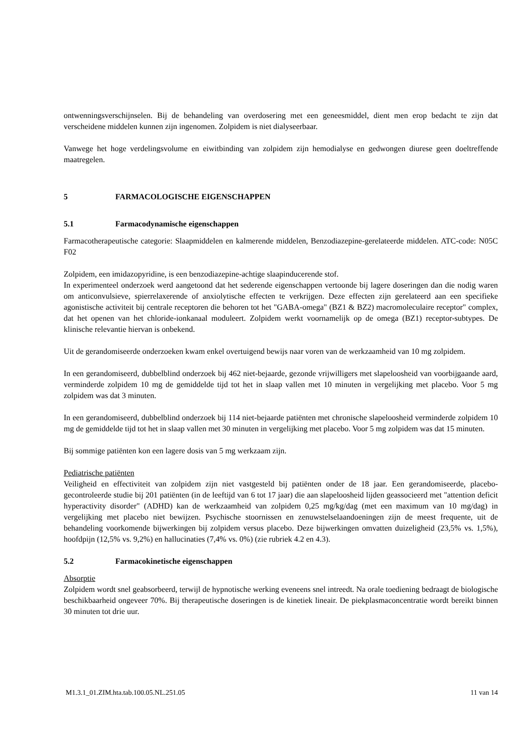ontwenningsverschijnselen. Bij de behandeling van overdosering met een geneesmiddel, dient men erop bedacht te zijn dat verscheidene middelen kunnen zijn ingenomen. Zolpidem is niet dialyseerbaar.
Vanwege het hoge verdelingsvolume en eiwitbinding van zolpidem zijn hemodialyse en gedwongen diurese geen doeltreffende maatregelen.
5 FARMACOLOGISCHE EIGENSCHAPPEN
5.1 Farmacodynamische eigenschappen
Farmacotherapeutische categorie: Slaapmiddelen en kalmerende middelen, Benzodiazepine-gerelateerde middelen. ATC-code: N05C F02
Zolpidem, een imidazopyridine, is een benzodiazepine-achtige slaapinducerende stof.
In experimenteel onderzoek werd aangetoond dat het sederende eigenschappen vertoonde bij lagere doseringen dan die nodig waren om anticonvulsieve, spierrelaxerende of anxiolytische effecten te verkrijgen. Deze effecten zijn gerelateerd aan een specifieke agonistische activiteit bij centrale receptoren die behoren tot het "GABA-omega" (BZ1 & BZ2) macromoleculaire receptor" complex, dat het openen van het chloride-ionkanaal moduleert. Zolpidem werkt voornamelijk op de omega (BZ1) receptor-subtypes. De klinische relevantie hiervan is onbekend.
Uit de gerandomiseerde onderzoeken kwam enkel overtuigend bewijs naar voren van de werkzaamheid van 10 mg zolpidem.
In een gerandomiseerd, dubbelblind onderzoek bij 462 niet-bejaarde, gezonde vrijwilligers met slapeloosheid van voorbijgaande aard, verminderde zolpidem 10 mg de gemiddelde tijd tot het in slaap vallen met 10 minuten in vergelijking met placebo. Voor 5 mg zolpidem was dat 3 minuten.
In een gerandomiseerd, dubbelblind onderzoek bij 114 niet-bejaarde patiënten met chronische slapeloosheid verminderde zolpidem 10 mg de gemiddelde tijd tot het in slaap vallen met 30 minuten in vergelijking met placebo. Voor 5 mg zolpidem was dat 15 minuten.
Bij sommige patiënten kon een lagere dosis van 5 mg werkzaam zijn.
Pediatrische patiënten
Veiligheid en effectiviteit van zolpidem zijn niet vastgesteld bij patiënten onder de 18 jaar. Een gerandomiseerde, placebo-gecontroleerde studie bij 201 patiënten (in de leeftijd van 6 tot 17 jaar) die aan slapeloosheid lijden geassocieerd met "attention deficit hyperactivity disorder" (ADHD) kan de werkzaamheid van zolpidem 0,25 mg/kg/dag (met een maximum van 10 mg/dag) in vergelijking met placebo niet bewijzen. Psychische stoornissen en zenuwstelselaandoeningen zijn de meest frequente, uit de behandeling voorkomende bijwerkingen bij zolpidem versus placebo. Deze bijwerkingen omvatten duizeligheid (23,5% vs. 1,5%), hoofdpijn (12,5% vs. 9,2%) en hallucinaties (7,4% vs. 0%) (zie rubriek 4.2 en 4.3).
5.2 Farmacokinetische eigenschappen
Absorptie
Zolpidem wordt snel geabsorbeerd, terwijl de hypnotische werking eveneens snel intreedt. Na orale toediening bedraagt de biologische beschikbaarheid ongeveer 70%. Bij therapeutische doseringen is de kinetiek lineair. De piekplasmaconcentratie wordt bereikt binnen 30 minuten tot drie uur.
M1.3.1_01.ZIM.hta.tab.100.05.NL.251.05 11 van 14